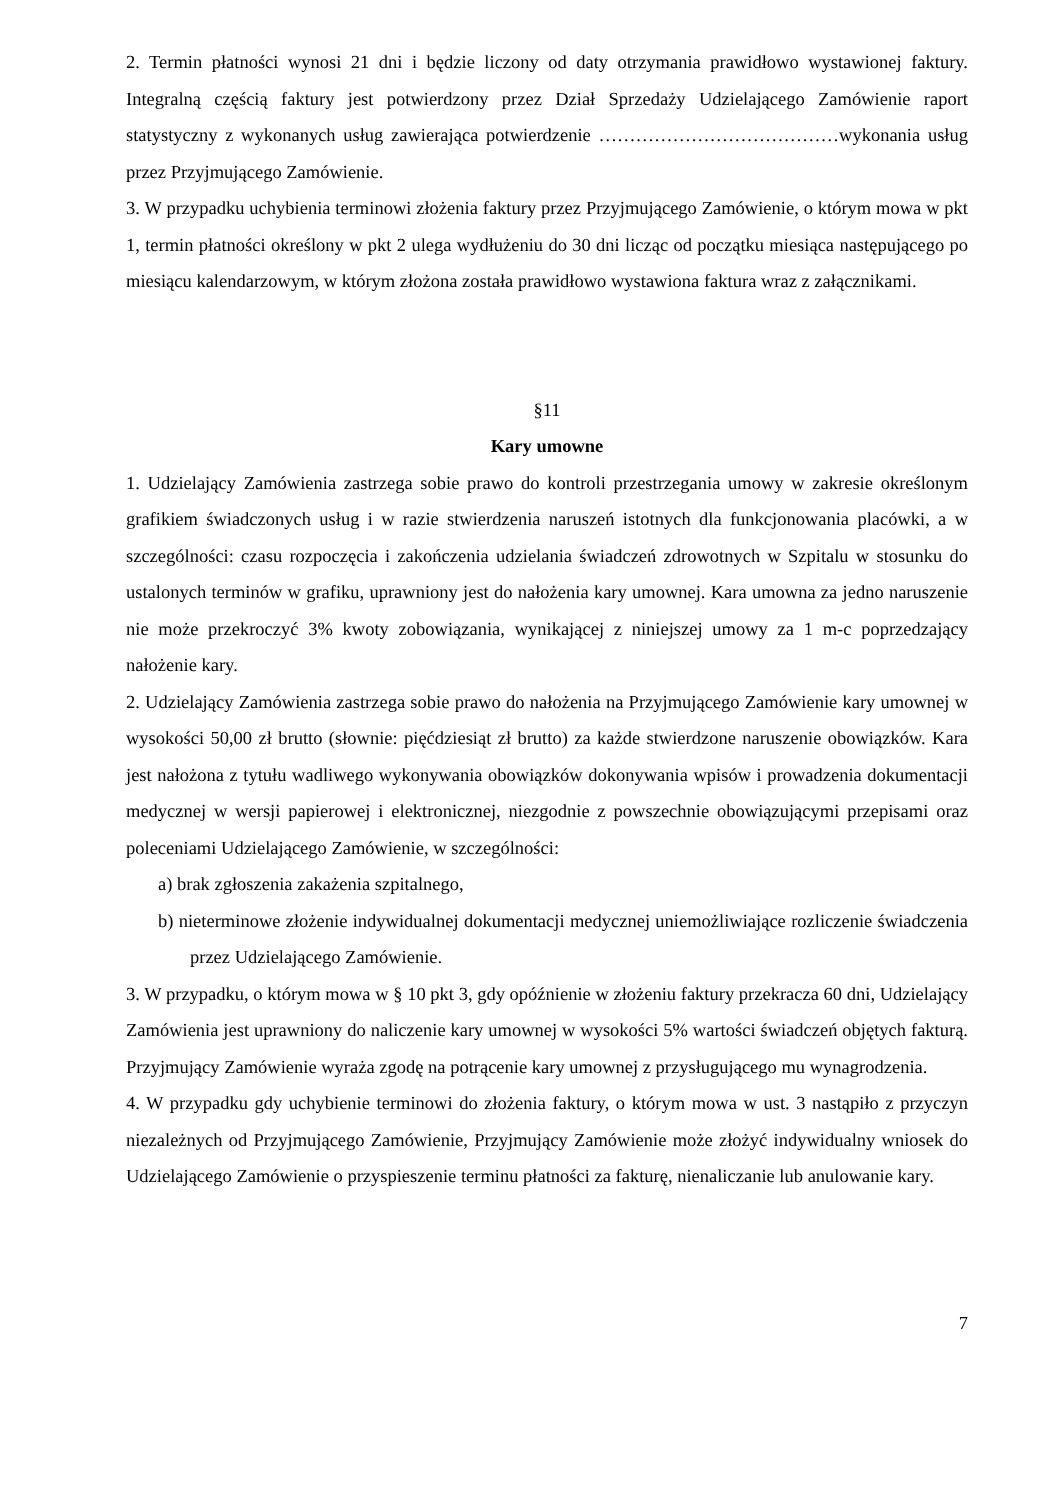2. Termin płatności wynosi 21 dni i będzie liczony od daty otrzymania prawidłowo wystawionej faktury. Integralną częścią faktury jest potwierdzony przez Dział Sprzedaży Udzielającego Zamówienie raport statystyczny z wykonanych usług zawierająca potwierdzenie …………………………………wykonania usług przez Przyjmującego Zamówienie.
3. W przypadku uchybienia terminowi złożenia faktury przez Przyjmującego Zamówienie, o którym mowa w pkt 1, termin płatności określony w pkt 2 ulega wydłużeniu do 30 dni licząc od początku miesiąca następującego po miesiącu kalendarzowym, w którym złożona została prawidłowo wystawiona faktura wraz z załącznikami.
§11
Kary umowne
1. Udzielający Zamówienia zastrzega sobie prawo do kontroli przestrzegania umowy w zakresie określonym grafikiem świadczonych usług i w razie stwierdzenia naruszeń istotnych dla funkcjonowania placówki, a w szczególności: czasu rozpoczęcia i zakończenia udzielania świadczeń zdrowotnych w Szpitalu w stosunku do ustalonych terminów w grafiku, uprawniony jest do nałożenia kary umownej. Kara umowna za jedno naruszenie nie może przekroczyć 3% kwoty zobowiązania, wynikającej z niniejszej umowy za 1 m-c poprzedzający nałożenie kary.
2. Udzielający Zamówienia zastrzega sobie prawo do nałożenia na Przyjmującego Zamówienie kary umownej w wysokości 50,00 zł brutto (słownie: pięćdziesiąt zł brutto) za każde stwierdzone naruszenie obowiązków. Kara jest nałożona z tytułu wadliwego wykonywania obowiązków dokonywania wpisów i prowadzenia dokumentacji medycznej w wersji papierowej i elektronicznej, niezgodnie z powszechnie obowiązującymi przepisami oraz poleceniami Udzielającego Zamówienie, w szczególności:
a) brak zgłoszenia zakażenia szpitalnego,
b) nieterminowe złożenie indywidualnej dokumentacji medycznej uniemożliwiające rozliczenie świadczenia przez Udzielającego Zamówienie.
3. W przypadku, o którym mowa w § 10 pkt 3, gdy opóźnienie w złożeniu faktury przekracza 60 dni, Udzielający Zamówienia jest uprawniony do naliczenie kary umownej w wysokości 5% wartości świadczeń objętych fakturą. Przyjmujący Zamówienie wyraża zgodę na potrącenie kary umownej z przysługującego mu wynagrodzenia.
4. W przypadku gdy uchybienie terminowi do złożenia faktury, o którym mowa w ust. 3 nastąpiło z przyczyn niezależnych od Przyjmującego Zamówienie, Przyjmujący Zamówienie może złożyć indywidualny wniosek do Udzielającego Zamówienie o przyspieszenie terminu płatności za fakturę, nienaliczanie lub anulowanie kary.
7